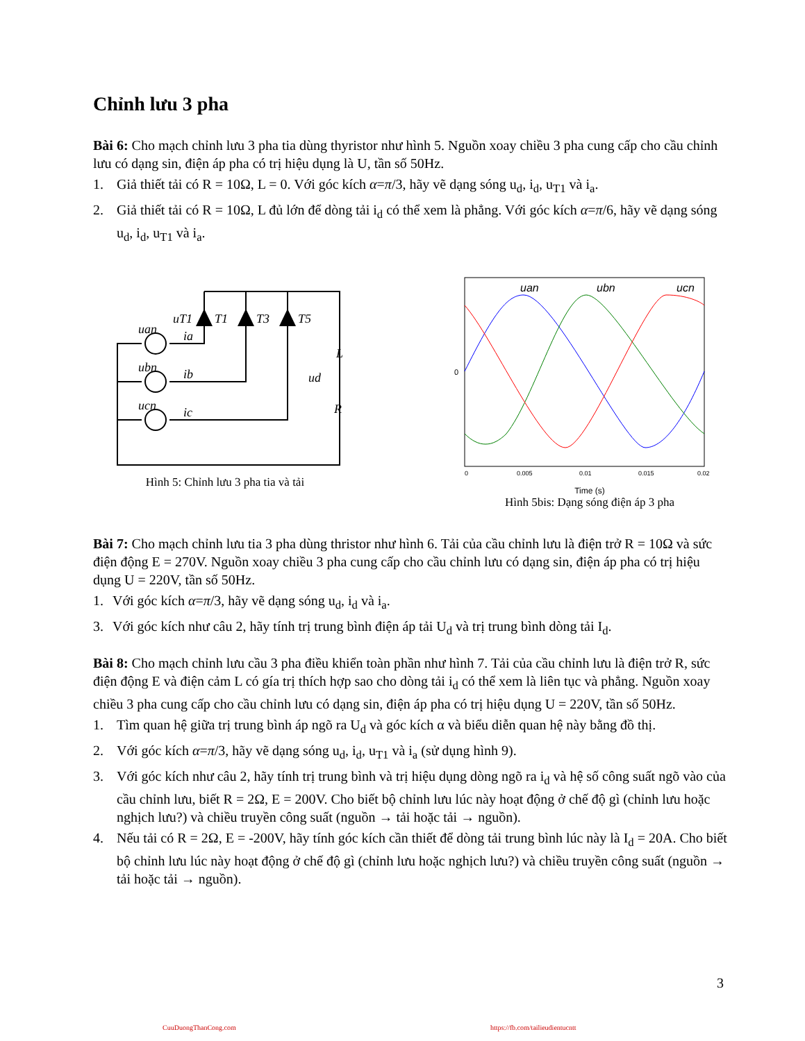Chỉnh lưu 3 pha
Bài 6: Cho mạch chỉnh lưu 3 pha tia dùng thyristor như hình 5. Nguồn xoay chiều 3 pha cung cấp cho cầu chỉnh lưu có dạng sin, điện áp pha có trị hiệu dụng là U, tần số 50Hz.
1. Giả thiết tải có R = 10Ω, L = 0. Với góc kích α=π/3, hãy vẽ dạng sóng u<sub>d</sub>, i<sub>d</sub>, u<sub>T1</sub> và i<sub>a</sub>.
2. Giả thiết tải có R = 10Ω, L đủ lớn để dòng tải i<sub>d</sub> có thể xem là phẳng. Với góc kích α=π/6, hãy vẽ dạng sóng u<sub>d</sub>, i<sub>d</sub>, u<sub>T1</sub> và i<sub>a</sub>.
T1
T3
T5
L
R
ud
uan
ubn
ucn
uT1
ia
ib
ic
Hình 5: Chỉnh lưu 3 pha tia và tải
uan
ubn
ucn
0
0
0.005
0.01
0.015
0.02
Time (s)
Hình 5bis: Dạng sóng điện áp 3 pha
Bài 7: Cho mạch chỉnh lưu tia 3 pha dùng thristor như hình 6. Tải của cầu chỉnh lưu là điện trở R = 10Ω và sức điện động E = 270V. Nguồn xoay chiều 3 pha cung cấp cho cầu chỉnh lưu có dạng sin, điện áp pha có trị hiệu dụng U = 220V, tần số 50Hz.
1. Với góc kích α=π/3, hãy vẽ dạng sóng u<sub>d</sub>, i<sub>d</sub> và i<sub>a</sub>.
3. Với góc kích như câu 2, hãy tính trị trung bình điện áp tải U<sub>d</sub> và trị trung bình dòng tải I<sub>d</sub>.
Bài 8: Cho mạch chỉnh lưu cầu 3 pha điều khiển toàn phần như hình 7. Tải của cầu chỉnh lưu là điện trở R, sức điện động E và điện cảm L có gía trị thích hợp sao cho dòng tải i<sub>d</sub> có thể xem là liên tục và phẳng. Nguồn xoay chiều 3 pha cung cấp cho cầu chỉnh lưu có dạng sin, điện áp pha có trị hiệu dụng U = 220V, tần số 50Hz.
1. Tìm quan hệ giữa trị trung bình áp ngõ ra U<sub>d</sub> và góc kích α và biểu diễn quan hệ này bằng đồ thị.
2. Với góc kích α=π/3, hãy vẽ dạng sóng u<sub>d</sub>, i<sub>d</sub>, u<sub>T1</sub> và i<sub>a</sub> (sử dụng hình 9).
3. Với góc kích như câu 2, hãy tính trị trung bình và trị hiệu dụng dòng ngõ ra i<sub>d</sub> và hệ số công suất ngõ vào của cầu chỉnh lưu, biết R = 2Ω, E = 200V. Cho biết bộ chỉnh lưu lúc này hoạt động ở chế độ gì (chỉnh lưu hoặc nghịch lưu?) và chiều truyền công suất (nguồn → tải hoặc tải → nguồn).
4. Nếu tải có R = 2Ω, E = -200V, hãy tính góc kích cần thiết để dòng tải trung bình lúc này là I<sub>d</sub> = 20A. Cho biết bộ chỉnh lưu lúc này hoạt động ở chế độ gì (chỉnh lưu hoặc nghịch lưu?) và chiều truyền công suất (nguồn → tải hoặc tải → nguồn).
3
CuuDuongThanCong.com
https://fb.com/tailieudientucntt